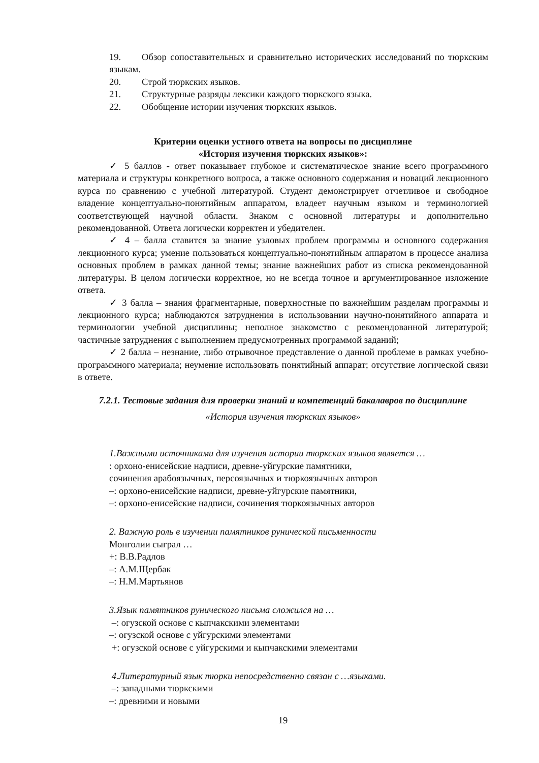19. Обзор сопоставительных и сравнительно исторических исследований по тюркским языкам.
20. Строй тюркских языков.
21. Структурные разряды лексики каждого тюркского языка.
22. Обобщение истории изучения тюркских языков.
Критерии оценки устного ответа на вопросы по дисциплине
«История изучения тюркских языков»:
✓ 5 баллов - ответ показывает глубокое и систематическое знание всего программного материала и структуры конкретного вопроса, а также основного содержания и новаций лекционного курса по сравнению с учебной литературой. Студент демонстрирует отчетливое и свободное владение концептуально-понятийным аппаратом, владеет научным языком и терминологией соответствующей научной области. Знаком с основной литературы и дополнительно рекомендованной. Ответа логически корректен и убедителен.
✓ 4 – балла ставится за знание узловых проблем программы и основного содержания лекционного курса; умение пользоваться концептуально-понятийным аппаратом в процессе анализа основных проблем в рамках данной темы; знание важнейших работ из списка рекомендованной литературы. В целом логически корректное, но не всегда точное и аргументированное изложение ответа.
✓ 3 балла – знания фрагментарные, поверхностные по важнейшим разделам программы и лекционного курса; наблюдаются затруднения в использовании научно-понятийного аппарата и терминологии учебной дисциплины; неполное знакомство с рекомендованной литературой; частичные затруднения с выполнением предусмотренных программой заданий;
✓ 2 балла – незнание, либо отрывочное представление о данной проблеме в рамках учебно-программного материала; неумение использовать понятийный аппарат; отсутствие логической связи в ответе.
7.2.1. Тестовые задания для проверки знаний и компетенций бакалавров по дисциплине «История изучения тюркских языков»
1.Важными источниками для изучения истории тюркских языков является …
: орхоно-енисейские надписи, древне-уйгурские памятники,
сочинения арабоязычных, персоязычных и тюркоязычных авторов
–: орхоно-енисейские надписи, древне-уйгурские памятники,
–: орхоно-енисейские надписи, сочинения тюркоязычных авторов
2. Важную роль в изучении памятников рунической письменности
Монголии сыграл …
+: В.В.Радлов
–: А.М.Щербак
–: Н.М.Мартьянов
3.Язык памятников рунического письма сложился на …
–: огузской основе с кыпчакскими элементами
–: огузской основе с уйгурскими элементами
+: огузской основе с уйгурскими и кыпчакскими элементами
4.Литературный язык тюрки непосредственно связан с …языками.
–: западными тюркскими
–: древними и новыми
19